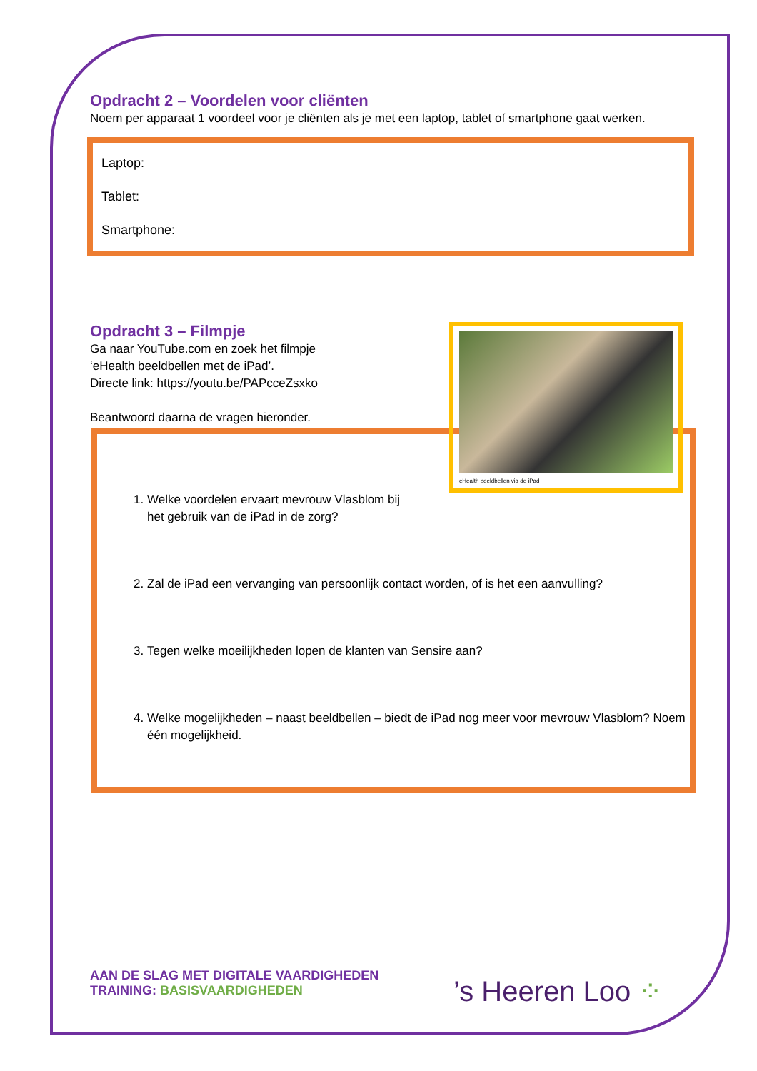Opdracht 2 – Voordelen voor cliënten
Noem per apparaat 1 voordeel voor je cliënten als je met een laptop, tablet of smartphone gaat werken.
Laptop:
Tablet:
Smartphone:
Opdracht 3 – Filmpje
Ga naar YouTube.com en zoek het filmpje
‘eHealth beeldbellen met de iPad’.
Directe link: https://youtu.be/PAPcceZsxko
Beantwoord daarna de vragen hieronder.
eHealth beeldbellen via de iPad
1. Welke voordelen ervaart mevrouw Vlasblom bij
het gebruik van de iPad in de zorg?
2. Zal de iPad een vervanging van persoonlijk contact worden, of is het een aanvulling?
3. Tegen welke moeilijkheden lopen de klanten van Sensire aan?
4. Welke mogelijkheden – naast beeldbellen – biedt de iPad nog meer voor mevrouw Vlasblom? Noem één mogelijkheid.
AAN DE SLAG MET DIGITALE VAARDIGHEDEN
TRAINING: BASISVAARDIGHEDEN
’s Heeren Loo ⁘